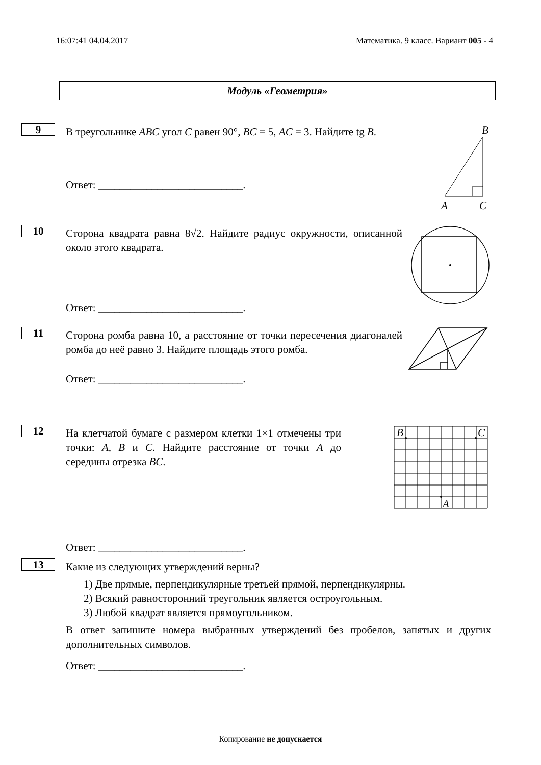16:07:41 04.04.2017 Математика. 9 класс. Вариант 005 - 4
Модуль «Геометрия»
9
В треугольнике ABC угол C равен 90°, BC = 5, AC = 3. Найдите tg B.
Ответ: ___________________________.
B
A
C
10
Сторона квадрата равна 8√2. Найдите радиус окружности, описанной около этого квадрата.
Ответ: ___________________________.
11
Сторона ромба равна 10, а расстояние от точки пересечения диагоналей ромба до неё равно 3. Найдите площадь этого ромба.
Ответ: ___________________________.
12
На клетчатой бумаге с размером клетки 1×1 отмечены три точки: A, B и C. Найдите расстояние от точки A до середины отрезка BC.
Ответ: ___________________________.
B
C
A
13
Какие из следующих утверждений верны?
1) Две прямые, перпендикулярные третьей прямой, перпендикулярны.
2) Всякий равносторонний треугольник является остроугольным.
3) Любой квадрат является прямоугольником.
В ответ запишите номера выбранных утверждений без пробелов, запятых и других дополнительных символов.
Ответ: ___________________________.
Копирование не допускается